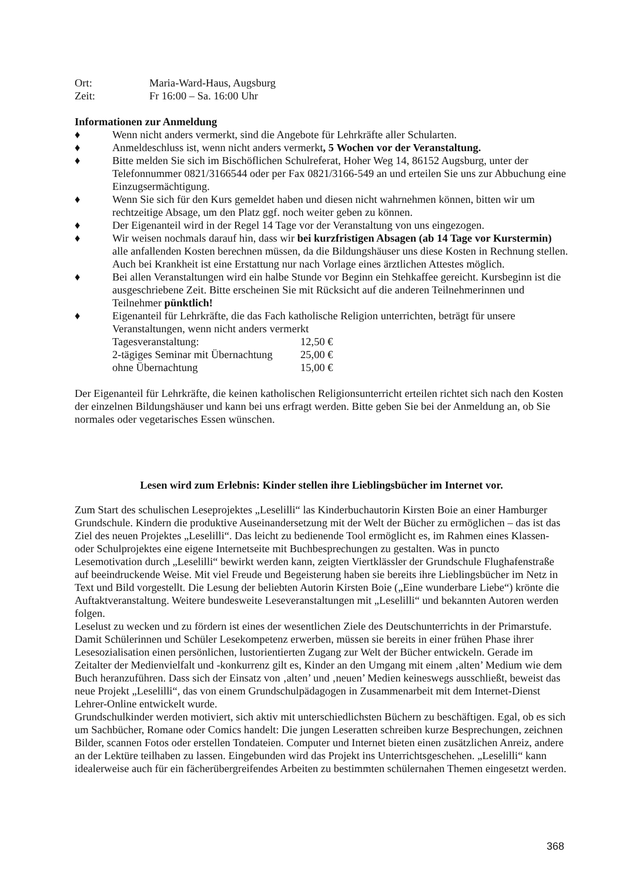Ort: Maria-Ward-Haus, Augsburg
Zeit: Fr 16:00 – Sa. 16:00 Uhr
Informationen zur Anmeldung
♦ Wenn nicht anders vermerkt, sind die Angebote für Lehrkräfte aller Schularten.
♦ Anmeldeschluss ist, wenn nicht anders vermerkt, 5 Wochen vor der Veranstaltung.
♦ Bitte melden Sie sich im Bischöflichen Schulreferat, Hoher Weg 14, 86152 Augsburg, unter der Telefonnummer 0821/3166544 oder per Fax 0821/3166-549 an und erteilen Sie uns zur Abbuchung eine Einzugsermächtigung.
♦ Wenn Sie sich für den Kurs gemeldet haben und diesen nicht wahrnehmen können, bitten wir um rechtzeitige Absage, um den Platz ggf. noch weiter geben zu können.
♦ Der Eigenanteil wird in der Regel 14 Tage vor der Veranstaltung von uns eingezogen.
♦ Wir weisen nochmals darauf hin, dass wir bei kurzfristigen Absagen (ab 14 Tage vor Kurstermin) alle anfallenden Kosten berechnen müssen, da die Bildungshäuser uns diese Kosten in Rechnung stellen. Auch bei Krankheit ist eine Erstattung nur nach Vorlage eines ärztlichen Attestes möglich.
♦ Bei allen Veranstaltungen wird ein halbe Stunde vor Beginn ein Stehkaffee gereicht. Kursbeginn ist die ausgeschriebene Zeit. Bitte erscheinen Sie mit Rücksicht auf die anderen Teilnehmerinnen und Teilnehmer pünktlich!
♦ Eigenanteil für Lehrkräfte, die das Fach katholische Religion unterrichten, beträgt für unsere Veranstaltungen, wenn nicht anders vermerkt
Tagesveranstaltung: 12,50 €
2-tägiges Seminar mit Übernachtung 25,00 €
ohne Übernachtung 15,00 €
Der Eigenanteil für Lehrkräfte, die keinen katholischen Religionsunterricht erteilen richtet sich nach den Kosten der einzelnen Bildungshäuser und kann bei uns erfragt werden. Bitte geben Sie bei der Anmeldung an, ob Sie normales oder vegetarisches Essen wünschen.
Lesen wird zum Erlebnis: Kinder stellen ihre Lieblingsbücher im Internet vor.
Zum Start des schulischen Leseprojektes „Leselilli“ las Kinderbuchautorin Kirsten Boie an einer Hamburger Grundschule. Kindern die produktive Auseinandersetzung mit der Welt der Bücher zu ermöglichen – das ist das Ziel des neuen Projektes „Leselilli“. Das leicht zu bedienende Tool ermöglicht es, im Rahmen eines Klassen- oder Schulprojektes eine eigene Internetseite mit Buchbesprechungen zu gestalten. Was in puncto Lesemotivation durch „Leselilli“ bewirkt werden kann, zeigten Viertklässler der Grundschule Flughafenstraße auf beeindruckende Weise. Mit viel Freude und Begeisterung haben sie bereits ihre Lieblingsbücher im Netz in Text und Bild vorgestellt. Die Lesung der beliebten Autorin Kirsten Boie („Eine wunderbare Liebe“) krönte die Auftaktveranstaltung. Weitere bundesweite Leseveranstaltungen mit „Leselilli“ und bekannten Autoren werden folgen.
Leselust zu wecken und zu fördern ist eines der wesentlichen Ziele des Deutschunterrichts in der Primarstufe. Damit Schülerinnen und Schüler Lesekompetenz erwerben, müssen sie bereits in einer frühen Phase ihrer Lesesozialisation einen persönlichen, lustorientierten Zugang zur Welt der Bücher entwickeln. Gerade im Zeitalter der Medienvielfalt und -konkurrenz gilt es, Kinder an den Umgang mit einem ‚alten’ Medium wie dem Buch heranzuführen. Dass sich der Einsatz von ‚alten’ und ‚neuen’ Medien keineswegs ausschließt, beweist das neue Projekt „Leselilli“, das von einem Grundschulpädagogen in Zusammenarbeit mit dem Internet-Dienst Lehrer-Online entwickelt wurde.
Grundschulkinder werden motiviert, sich aktiv mit unterschiedlichsten Büchern zu beschäftigen. Egal, ob es sich um Sachbücher, Romane oder Comics handelt: Die jungen Leseratten schreiben kurze Besprechungen, zeichnen Bilder, scannen Fotos oder erstellen Tondateien. Computer und Internet bieten einen zusätzlichen Anreiz, andere an der Lektüre teilhaben zu lassen. Eingebunden wird das Projekt ins Unterrichtsgeschehen. „Leselilli“ kann idealerweise auch für ein fächerübergreifendes Arbeiten zu bestimmten schülernahen Themen eingesetzt werden.
368